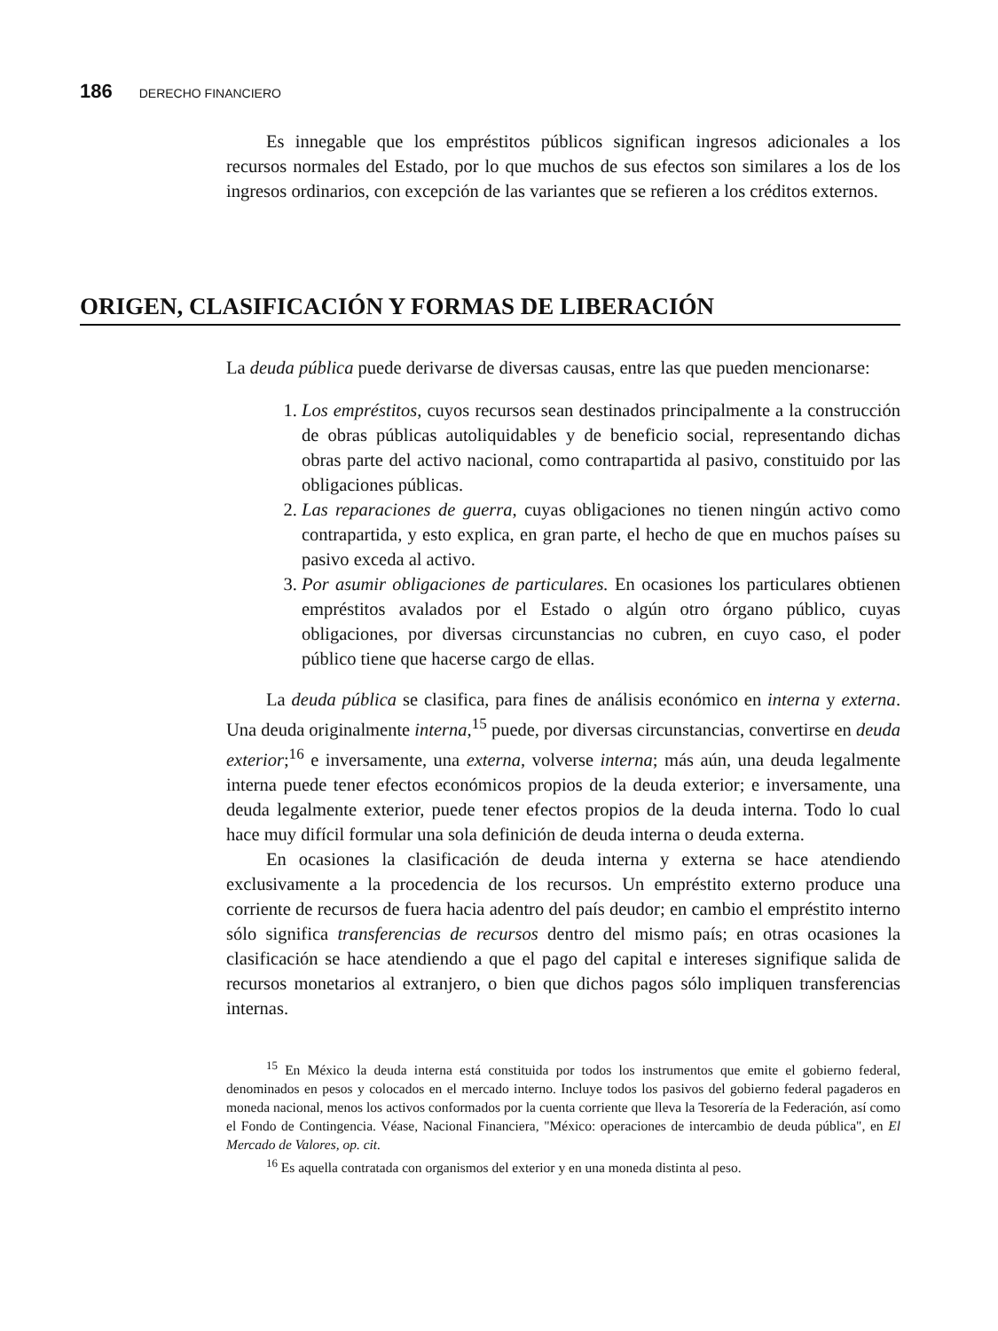186 DERECHO FINANCIERO
Es innegable que los empréstitos públicos significan ingresos adicionales a los recursos normales del Estado, por lo que muchos de sus efectos son similares a los de los ingresos ordinarios, con excepción de las variantes que se refieren a los créditos externos.
ORIGEN, CLASIFICACIÓN Y FORMAS DE LIBERACIÓN
La deuda pública puede derivarse de diversas causas, entre las que pueden mencionarse:
1. Los empréstitos, cuyos recursos sean destinados principalmente a la construcción de obras públicas autoliquidables y de beneficio social, representando dichas obras parte del activo nacional, como contrapartida al pasivo, constituido por las obligaciones públicas.
2. Las reparaciones de guerra, cuyas obligaciones no tienen ningún activo como contrapartida, y esto explica, en gran parte, el hecho de que en muchos países su pasivo exceda al activo.
3. Por asumir obligaciones de particulares. En ocasiones los particulares obtienen empréstitos avalados por el Estado o algún otro órgano público, cuyas obligaciones, por diversas circunstancias no cubren, en cuyo caso, el poder público tiene que hacerse cargo de ellas.
La deuda pública se clasifica, para fines de análisis económico en interna y externa. Una deuda originalmente interna,<sup>15</sup> puede, por diversas circunstancias, convertirse en deuda exterior;<sup>16</sup> e inversamente, una externa, volverse interna; más aún, una deuda legalmente interna puede tener efectos económicos propios de la deuda exterior; e inversamente, una deuda legalmente exterior, puede tener efectos propios de la deuda interna. Todo lo cual hace muy difícil formular una sola definición de deuda interna o deuda externa.
En ocasiones la clasificación de deuda interna y externa se hace atendiendo exclusivamente a la procedencia de los recursos. Un empréstito externo produce una corriente de recursos de fuera hacia adentro del país deudor; en cambio el empréstito interno sólo significa transferencias de recursos dentro del mismo país; en otras ocasiones la clasificación se hace atendiendo a que el pago del capital e intereses signifique salida de recursos monetarios al extranjero, o bien que dichos pagos sólo impliquen transferencias internas.
<sup>15</sup> En México la deuda interna está constituida por todos los instrumentos que emite el gobierno federal, denominados en pesos y colocados en el mercado interno. Incluye todos los pasivos del gobierno federal pagaderos en moneda nacional, menos los activos conformados por la cuenta corriente que lleva la Tesorería de la Federación, así como el Fondo de Contingencia. Véase, Nacional Financiera, "México: operaciones de intercambio de deuda pública", en El Mercado de Valores, op. cit.
<sup>16</sup> Es aquella contratada con organismos del exterior y en una moneda distinta al peso.